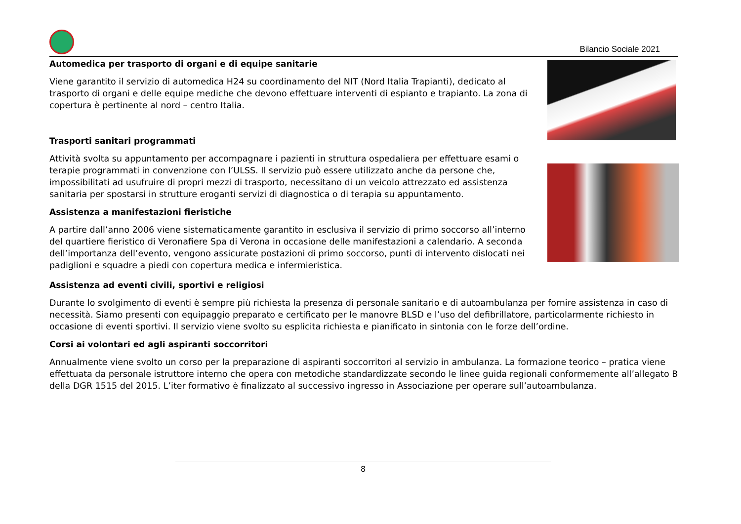Bilancio Sociale 2021
Automedica per trasporto di organi e di equipe sanitarie
Viene garantito il servizio di automedica H24 su coordinamento del NIT (Nord Italia Trapianti), dedicato al trasporto di organi e delle equipe mediche che devono effettuare interventi di espianto e trapianto. La zona di copertura è pertinente al nord – centro Italia.
Trasporti sanitari programmati
Attività svolta su appuntamento per accompagnare i pazienti in struttura ospedaliera per effettuare esami o terapie programmati in convenzione con l’ULSS. Il servizio può essere utilizzato anche da persone che, impossibilitati ad usufruire di propri mezzi di trasporto, necessitano di un veicolo attrezzato ed assistenza sanitaria per spostarsi in strutture eroganti servizi di diagnostica o di terapia su appuntamento.
Assistenza a manifestazioni fieristiche
A partire dall’anno 2006 viene sistematicamente garantito in esclusiva il servizio di primo soccorso all’interno del quartiere fieristico di Veronafiere Spa di Verona in occasione delle manifestazioni a calendario. A seconda dell’importanza dell’evento, vengono assicurate postazioni di primo soccorso, punti di intervento dislocati nei padiglioni e squadre a piedi con copertura medica e infermieristica.
Assistenza ad eventi civili, sportivi e religiosi
Durante lo svolgimento di eventi è sempre più richiesta la presenza di personale sanitario e di autoambulanza per fornire assistenza in caso di necessità. Siamo presenti con equipaggio preparato e certificato per le manovre BLSD e l’uso del defibrillatore, particolarmente richiesto in occasione di eventi sportivi. Il servizio viene svolto su esplicita richiesta e pianificato in sintonia con le forze dell’ordine.
Corsi ai volontari ed agli aspiranti soccorritori
Annualmente viene svolto un corso per la preparazione di aspiranti soccorritori al servizio in ambulanza. La formazione teorico – pratica viene effettuata da personale istruttore interno che opera con metodiche standardizzate secondo le linee guida regionali conformemente all’allegato B della DGR 1515 del 2015. L’iter formativo è finalizzato al successivo ingresso in Associazione per operare sull’autoambulanza.
8